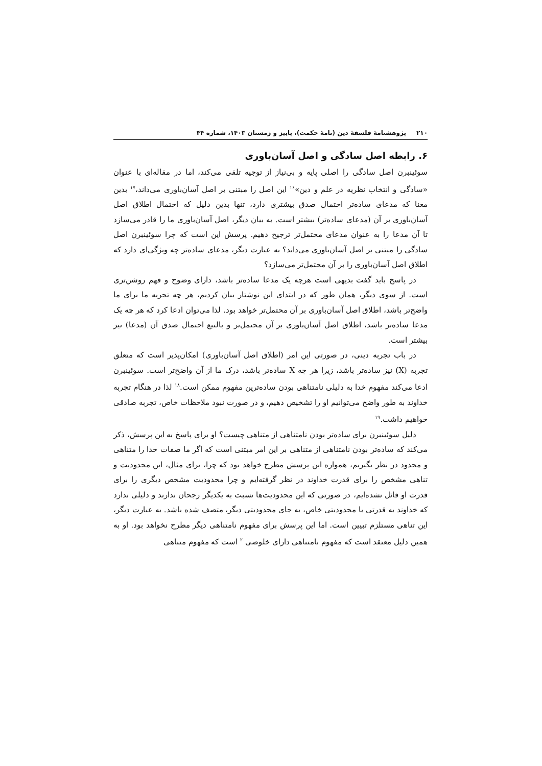۲۱۰ پژوهشنامهٔ فلسفهٔ دین (نامهٔ حکمت)، پاییز و زمستان ۱۴۰۳، شماره ۴۴
۶. رابطه اصل سادگی و اصل آسان‌باوری
سوئینبرن اصل سادگی را اصلی پایه و بی‌نیاز از توجیه تلقی می‌کند، اما در مقاله‌ای با عنوان «سادگی و انتخاب نظریه در علم و دین»<sup>۱۶</sup> این اصل را مبتنی بر اصل آسان‌باوری می‌داند،<sup>۱۷</sup> بدین معنا که مدعای ساده‌تر احتمال صدق بیشتری دارد، تنها بدین دلیل که احتمال اطلاق اصل آسان‌باوری بر آن (مدعای ساده‌تر) بیشتر است. به بیان دیگر، اصل آسان‌باوری ما را قادر می‌سازد تا آن مدعا را به عنوان مدعای محتمل‌تر ترجیح دهیم. پرسش این است که چرا سوئینبرن اصل سادگی را مبتنی بر اصل آسان‌باوری می‌داند؟ به عبارت دیگر، مدعای ساده‌تر چه ویژگی‌ای دارد که اطلاق اصل آسان‌باوری را بر آن محتمل‌تر می‌سازد؟
در پاسخ باید گفت بدیهی است هرچه یک مدعا ساده‌تر باشد، دارای وضوح و فهم روشن‌تری است. از سوی دیگر، همان طور که در ابتدای این نوشتار بیان کردیم، هر چه تجربه ما برای ما واضح‌تر باشد، اطلاق اصل آسان‌باوری بر آن محتمل‌تر خواهد بود. لذا می‌توان ادعا کرد که هر چه یک مدعا ساده‌تر باشد، اطلاق اصل آسان‌باوری بر آن محتمل‌تر و بالتبع احتمال صدق آن (مدعا) نیز بیشتر است.
در باب تجربه دینی، در صورتی این امر (اطلاق اصل آسان‌باوری) امکان‌پذیر است که متعلق تجربه (X) نیز ساده‌تر باشد، زیرا هر چه X ساده‌تر باشد، درک ما از آن واضح‌تر است. سوئینبرن ادعا می‌کند مفهوم خدا به دلیلی نامتناهی بودن ساده‌ترین مفهوم ممکن است.<sup>۱۸</sup> لذا در هنگام تجربه خداوند به طور واضح می‌توانیم او را تشخیص دهیم، و در صورت نبود ملاحظات خاص، تجربه صادقی خواهیم داشت.<sup>۱۹</sup>
دلیل سوئینبرن برای ساده‌تر بودن نامتناهی از متناهی چیست؟ او برای پاسخ به این پرسش، ذکر می‌کند که ساده‌تر بودن نامتناهی از متناهی بر این امر مبتنی است که اگر ما صفات خدا را متناهی و محدود در نظر بگیریم، همواره این پرسش مطرح خواهد بود که چرا، برای مثال، این محدودیت و تناهی مشخص را برای قدرت خداوند در نظر گرفته‌ایم و چرا محدودیت مشخص دیگری را برای قدرت او قائل نشده‌ایم، در صورتی که این محدودیت‌ها نسبت به یکدیگر رجحان ندارند و دلیلی ندارد که خداوند به قدرتی با محدودیتی خاص، به جای محدودیتی دیگر، متصف شده باشد. به عبارت دیگر، این تناهی مستلزم تبیین است. اما این پرسش برای مفهوم نامتناهی دیگر مطرح نخواهد بود. او به همین دلیل معتقد است که مفهوم نامتناهی دارای خلوصی<sup>۲۰</sup> است که مفهوم متناهی